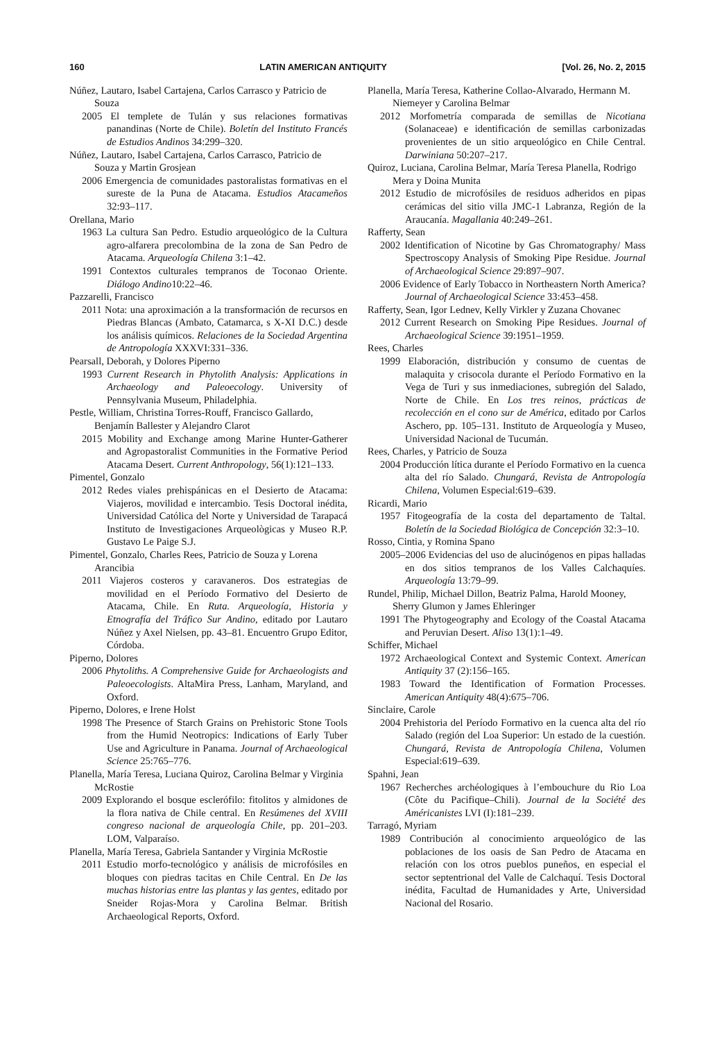160 LATIN AMERICAN ANTIQUITY [Vol. 26, No. 2, 2015
Núñez, Lautaro, Isabel Cartajena, Carlos Carrasco y Patricio de Souza
2005 El templete de Tulán y sus relaciones formativas panandinas (Norte de Chile). Boletín del Instituto Francés de Estudios Andinos 34:299–320.
Núñez, Lautaro, Isabel Cartajena, Carlos Carrasco, Patricio de Souza y Martin Grosjean
2006 Emergencia de comunidades pastoralistas formativas en el sureste de la Puna de Atacama. Estudios Atacameños 32:93–117.
Orellana, Mario
1963 La cultura San Pedro. Estudio arqueológico de la Cultura agro-alfarera precolombina de la zona de San Pedro de Atacama. Arqueología Chilena 3:1–42.
1991 Contextos culturales tempranos de Toconao Oriente. Diálogo Andino10:22–46.
Pazzarelli, Francisco
2011 Nota: una aproximación a la transformación de recursos en Piedras Blancas (Ambato, Catamarca, s X-XI D.C.) desde los análisis químicos. Relaciones de la Sociedad Argentina de Antropología XXXVI:331–336.
Pearsall, Deborah, y Dolores Piperno
1993 Current Research in Phytolith Analysis: Applications in Archaeology and Paleoecology. University of Pennsylvania Museum, Philadelphia.
Pestle, William, Christina Torres-Rouff, Francisco Gallardo, Benjamín Ballester y Alejandro Clarot
2015 Mobility and Exchange among Marine Hunter-Gatherer and Agropastoralist Communities in the Formative Period Atacama Desert. Current Anthropology, 56(1):121–133.
Pimentel, Gonzalo
2012 Redes viales prehispánicas en el Desierto de Atacama: Viajeros, movilidad e intercambio. Tesis Doctoral inédita, Universidad Católica del Norte y Universidad de Tarapacá Instituto de Investigaciones Arqueològicas y Museo R.P. Gustavo Le Paige S.J.
Pimentel, Gonzalo, Charles Rees, Patricio de Souza y Lorena Arancibia
2011 Viajeros costeros y caravaneros. Dos estrategias de movilidad en el Período Formativo del Desierto de Atacama, Chile. En Ruta. Arqueología, Historia y Etnografía del Tráfico Sur Andino, editado por Lautaro Núñez y Axel Nielsen, pp. 43–81. Encuentro Grupo Editor, Córdoba.
Piperno, Dolores
2006 Phytoliths. A Comprehensive Guide for Archaeologists and Paleoecologists. AltaMira Press, Lanham, Maryland, and Oxford.
Piperno, Dolores, e Irene Holst
1998 The Presence of Starch Grains on Prehistoric Stone Tools from the Humid Neotropics: Indications of Early Tuber Use and Agriculture in Panama. Journal of Archaeological Science 25:765–776.
Planella, María Teresa, Luciana Quiroz, Carolina Belmar y Virginia McRostie
2009 Explorando el bosque esclerófilo: fitolitos y almidones de la flora nativa de Chile central. En Resúmenes del XVIII congreso nacional de arqueología Chile, pp. 201–203. LOM, Valparaíso.
Planella, María Teresa, Gabriela Santander y Virginia McRostie
2011 Estudio morfo-tecnológico y análisis de microfósiles en bloques con piedras tacitas en Chile Central. En De las muchas historias entre las plantas y las gentes, editado por Sneider Rojas-Mora y Carolina Belmar. British Archaeological Reports, Oxford.
Planella, María Teresa, Katherine Collao-Alvarado, Hermann M. Niemeyer y Carolina Belmar
2012 Morfometría comparada de semillas de Nicotiana (Solanaceae) e identificación de semillas carbonizadas provenientes de un sitio arqueológico en Chile Central. Darwiniana 50:207–217.
Quiroz, Luciana, Carolina Belmar, María Teresa Planella, Rodrigo Mera y Doina Munita
2012 Estudio de microfósiles de residuos adheridos en pipas cerámicas del sitio villa JMC-1 Labranza, Región de la Araucanía. Magallania 40:249–261.
Rafferty, Sean
2002 Identification of Nicotine by Gas Chromatography/ Mass Spectroscopy Analysis of Smoking Pipe Residue. Journal of Archaeological Science 29:897–907.
2006 Evidence of Early Tobacco in Northeastern North America? Journal of Archaeological Science 33:453–458.
Rafferty, Sean, Igor Lednev, Kelly Virkler y Zuzana Chovanec
2012 Current Research on Smoking Pipe Residues. Journal of Archaeological Science 39:1951–1959.
Rees, Charles
1999 Elaboración, distribución y consumo de cuentas de malaquita y crisocola durante el Período Formativo en la Vega de Turi y sus inmediaciones, subregión del Salado, Norte de Chile. En Los tres reinos, prácticas de recolección en el cono sur de América, editado por Carlos Aschero, pp. 105–131. Instituto de Arqueología y Museo, Universidad Nacional de Tucumán.
Rees, Charles, y Patricio de Souza
2004 Producción lítica durante el Período Formativo en la cuenca alta del río Salado. Chungará, Revista de Antropología Chilena, Volumen Especial:619–639.
Ricardi, Mario
1957 Fitogeografía de la costa del departamento de Taltal. Boletín de la Sociedad Biológica de Concepción 32:3–10.
Rosso, Cintia, y Romina Spano
2005–2006 Evidencias del uso de alucinógenos en pipas halladas en dos sitios tempranos de los Valles Calchaquíes. Arqueología 13:79–99.
Rundel, Philip, Michael Dillon, Beatriz Palma, Harold Mooney, Sherry Glumon y James Ehleringer
1991 The Phytogeography and Ecology of the Coastal Atacama and Peruvian Desert. Aliso 13(1):1–49.
Schiffer, Michael
1972 Archaeological Context and Systemic Context. American Antiquity 37 (2):156–165.
1983 Toward the Identification of Formation Processes. American Antiquity 48(4):675–706.
Sinclaire, Carole
2004 Prehistoria del Período Formativo en la cuenca alta del río Salado (región del Loa Superior: Un estado de la cuestión. Chungará, Revista de Antropología Chilena, Volumen Especial:619–639.
Spahni, Jean
1967 Recherches archéologiques à l’embouchure du Rio Loa (Côte du Pacifique–Chili). Journal de la Société des Américanistes LVI (I):181–239.
Tarragó, Myriam
1989 Contribución al conocimiento arqueológico de las poblaciones de los oasis de San Pedro de Atacama en relación con los otros pueblos puneños, en especial el sector septentrional del Valle de Calchaquí. Tesis Doctoral inédita, Facultad de Humanidades y Arte, Universidad Nacional del Rosario.